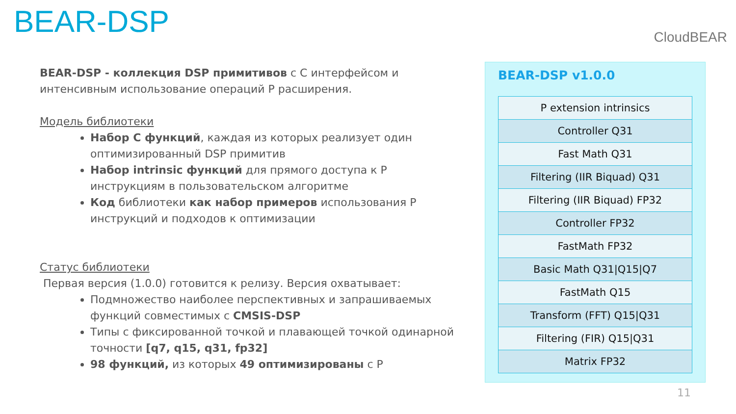BEAR-DSP CloudBEAR
BEAR-DSP - коллекция DSP примитивов с С интерфейсом и интенсивным использование операций P расширения.
Модель библиотеки
Набор С функций, каждая из которых реализует один оптимизированный DSP примитив
Набор intrinsic функций для прямого доступа к P инструкциям в пользовательском алгоритме
Код библиотеки как набор примеров использования P инструкций и подходов к оптимизации
Статус библиотеки
Первая версия (1.0.0) готовится к релизу. Версия охватывает:
Подмножество наиболее перспективных и запрашиваемых функций совместимых с CMSIS-DSP
Типы с фиксированной точкой и плавающей точкой одинарной точности [q7, q15, q31, fp32]
98 функций, из которых 49 оптимизированы с P
BEAR-DSP v1.0.0
| P extension intrinsics |
| Controller Q31 |
| Fast Math Q31 |
| Filtering (IIR Biquad) Q31 |
| Filtering (IIR Biquad) FP32 |
| Controller FP32 |
| FastMath FP32 |
| Basic Math Q31/Q15/Q7 |
| FastMath Q15 |
| Transform (FFT) Q15/Q31 |
| Filtering (FIR) Q15/Q31 |
| Matrix FP32 |
11